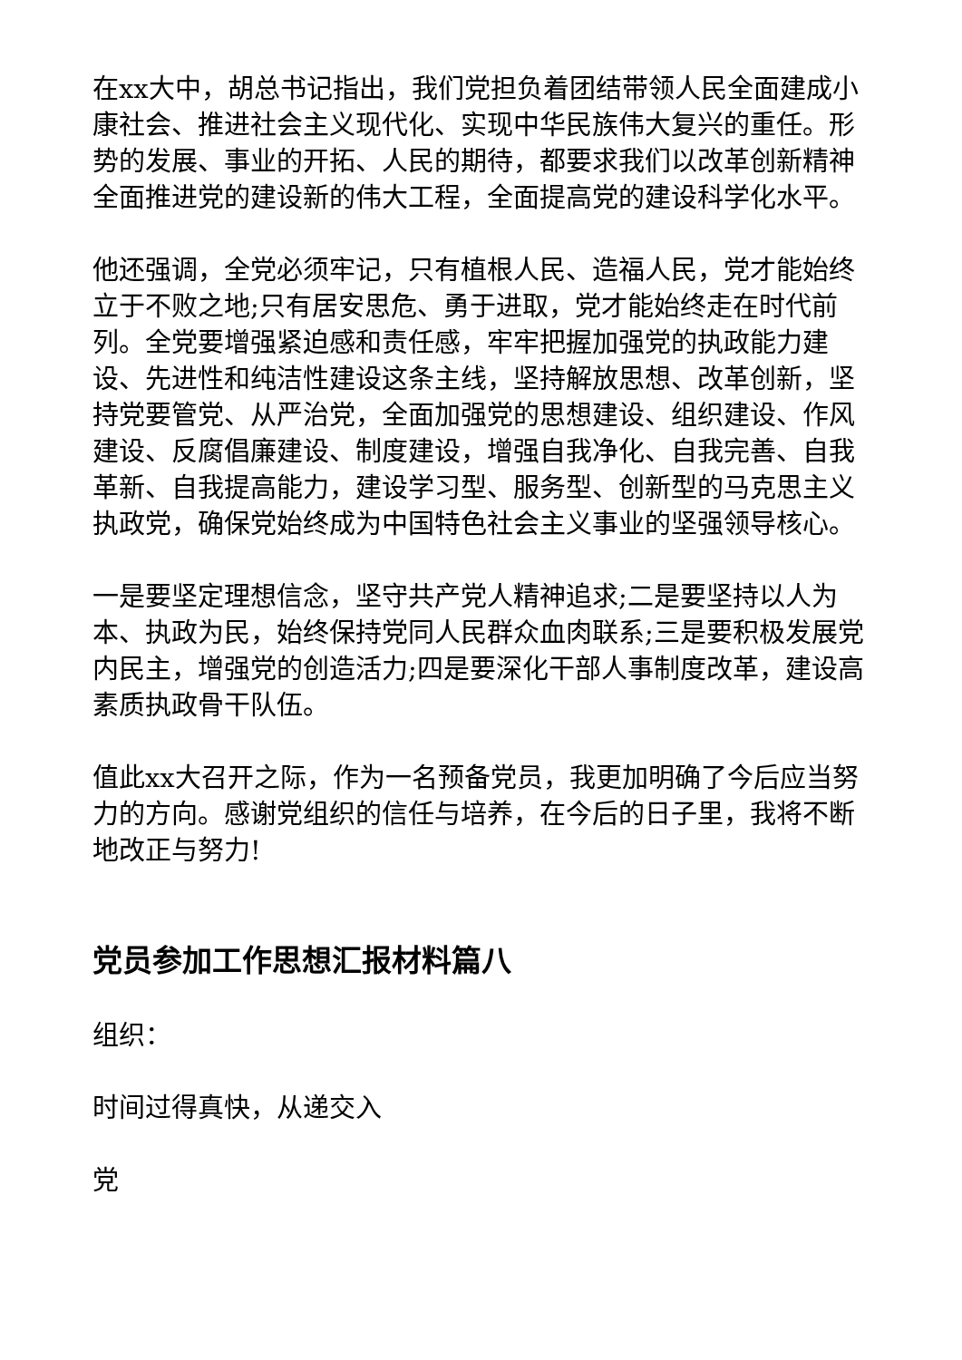在xx大中，胡总书记指出，我们党担负着团结带领人民全面建成小康社会、推进社会主义现代化、实现中华民族伟大复兴的重任。形势的发展、事业的开拓、人民的期待，都要求我们以改革创新精神全面推进党的建设新的伟大工程，全面提高党的建设科学化水平。
他还强调，全党必须牢记，只有植根人民、造福人民，党才能始终立于不败之地;只有居安思危、勇于进取，党才能始终走在时代前列。全党要增强紧迫感和责任感，牢牢把握加强党的执政能力建设、先进性和纯洁性建设这条主线，坚持解放思想、改革创新，坚持党要管党、从严治党，全面加强党的思想建设、组织建设、作风建设、反腐倡廉建设、制度建设，增强自我净化、自我完善、自我革新、自我提高能力，建设学习型、服务型、创新型的马克思主义执政党，确保党始终成为中国特色社会主义事业的坚强领导核心。
一是要坚定理想信念，坚守共产党人精神追求;二是要坚持以人为本、执政为民，始终保持党同人民群众血肉联系;三是要积极发展党内民主，增强党的创造活力;四是要深化干部人事制度改革，建设高素质执政骨干队伍。
值此xx大召开之际，作为一名预备党员，我更加明确了今后应当努力的方向。感谢党组织的信任与培养，在今后的日子里，我将不断地改正与努力!
党员参加工作思想汇报材料篇八
组织：
时间过得真快，从递交入
党